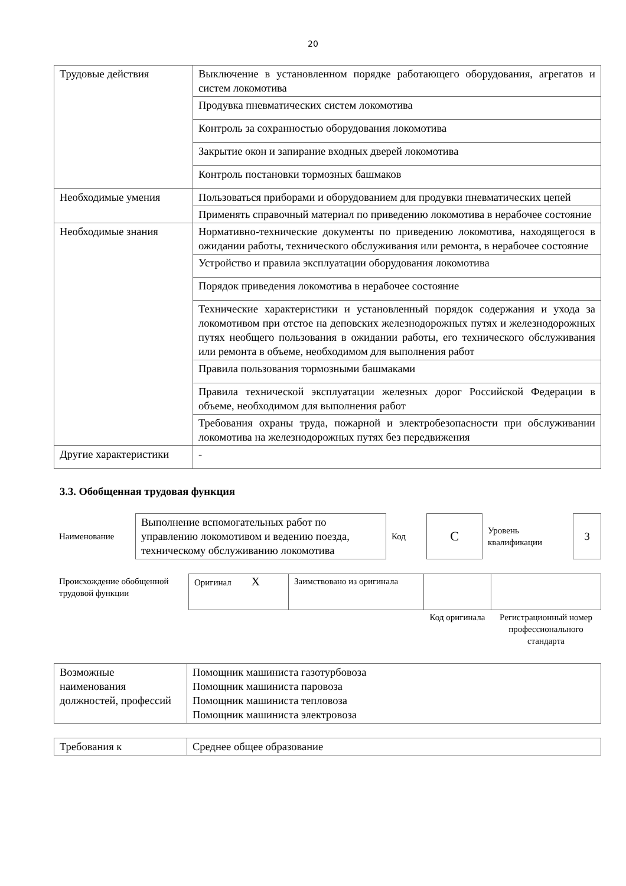20
| Трудовые действия | Выключение в установленном порядке работающего оборудования, агрегатов и систем локомотива |
| | Продувка пневматических систем локомотива |
| | Контроль за сохранностью оборудования локомотива |
| | Закрытие окон и запирание входных дверей локомотива |
| | Контроль постановки тормозных башмаков |
| Необходимые умения | Пользоваться приборами и оборудованием для продувки пневматических цепей |
| | Применять справочный материал по приведению локомотива в нерабочее состояние |
| Необходимые знания | Нормативно-технические документы по приведению локомотива, находящегося в ожидании работы, технического обслуживания или ремонта, в нерабочее состояние |
| | Устройство и правила эксплуатации оборудования локомотива |
| | Порядок приведения локомотива в нерабочее состояние |
| | Технические характеристики и установленный порядок содержания и ухода за локомотивом при отстое на деповских железнодорожных путях и железнодорожных путях необщего пользования в ожидании работы, его технического обслуживания или ремонта в объеме, необходимом для выполнения работ |
| | Правила пользования тормозными башмаками |
| | Правила технической эксплуатации железных дорог Российской Федерации в объеме, необходимом для выполнения работ |
| | Требования охраны труда, пожарной и электробезопасности при обслуживании локомотива на железнодорожных путях без передвижения |
| Другие характеристики | - |
3.3. Обобщенная трудовая функция
| Наименование | Выполнение вспомогательных работ по управлению локомотивом и ведению поезда, техническому обслуживанию локомотива | Код | С | Уровень квалификации | 3 |
| Происхождение обобщенной трудовой функции | Оригинал X | Заимствовано из оригинала | | |
| | | | Код оригинала | Регистрационный номер профессионального стандарта |
| Возможные наименования должностей, профессий | Помощник машиниста газотурбовоза Помощник машиниста паровоза Помощник машиниста тепловоза Помощник машиниста электровоза |
| Требования к | Среднее общее образование |